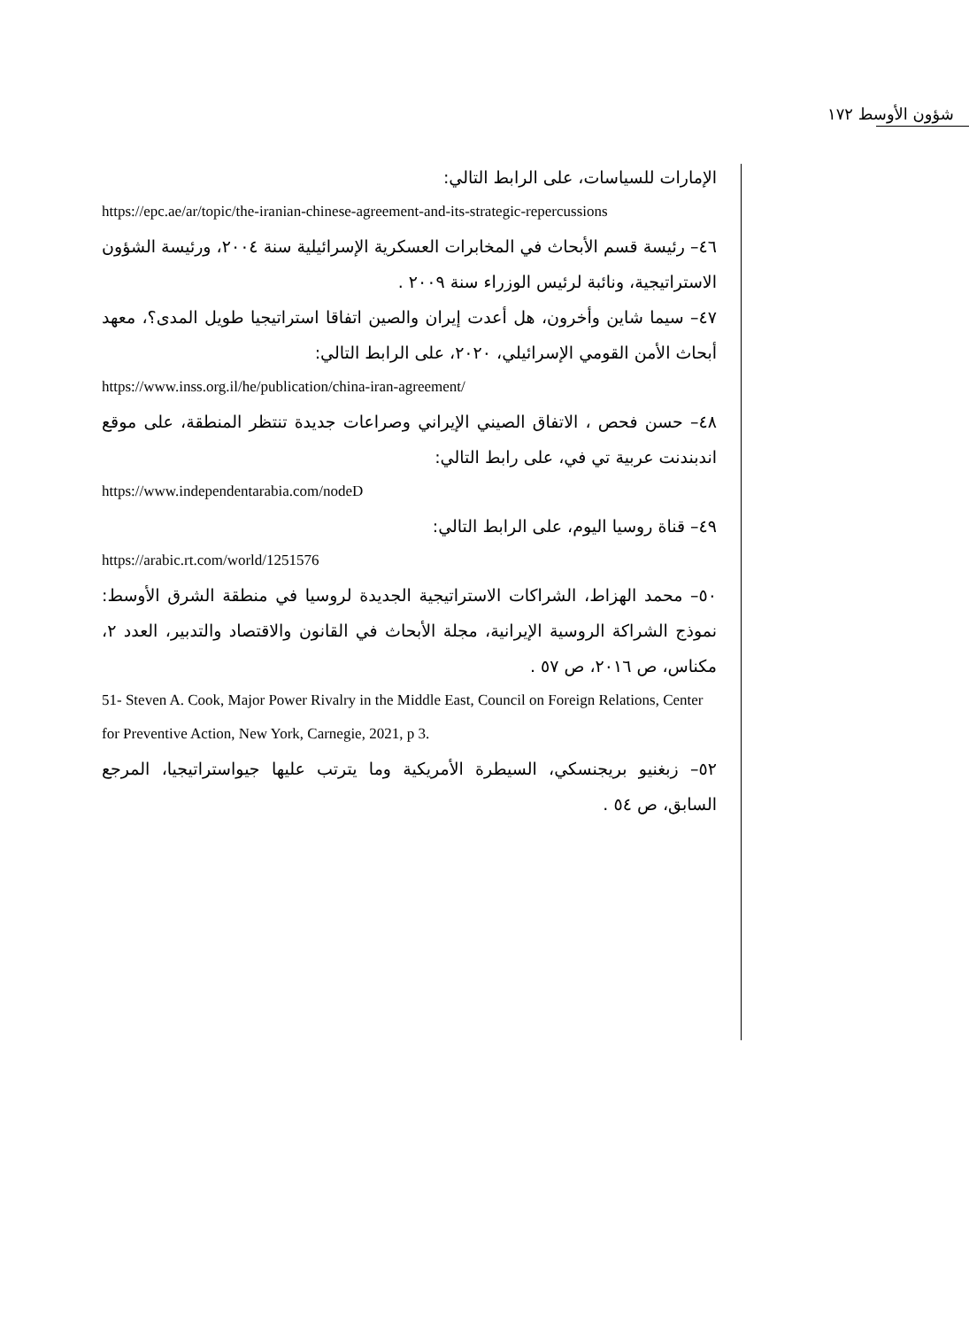شؤون الأوسط ١٧٢
الإمارات للسياسات، على الرابط التالي:
https://epc.ae/ar/topic/the-iranian-chinese-agreement-and-its-strategic-repercussions
٤٦– رئيسة قسم الأبحاث في المخابرات العسكرية الإسرائيلية سنة ٢٠٠٤، ورئيسة الشؤون الاستراتيجية، ونائبة لرئيس الوزراء سنة ٢٠٠٩ .
٤٧– سيما شاين وأخرون، هل أعدت إيران والصين اتفاقا استراتيجيا طويل المدى؟، معهد أبحاث الأمن القومي الإسرائيلي، ٢٠٢٠، على الرابط التالي:
https://www.inss.org.il/he/publication/china-iran-agreement/
٤٨– حسن فحص ، الاتفاق الصيني الإيراني وصراعات جديدة تنتظر المنطقة، على موقع اندبندنت عربية تي في، على رابط التالي:
https://www.independentarabia.com/nodeD
٤٩– قناة روسيا اليوم، على الرابط التالي:
https://arabic.rt.com/world/1251576
٥٠– محمد الهزاط، الشراكات الاستراتيجية الجديدة لروسيا في منطقة الشرق الأوسط: نموذج الشراكة الروسية الإيرانية، مجلة الأبحاث في القانون والاقتصاد والتدبير، العدد ٢، مكناس، ص ٢٠١٦، ص ٥٧ .
51- Steven A. Cook, Major Power Rivalry in the Middle East, Council on Foreign Relations, Center for Preventive Action, New York, Carnegie, 2021, p 3.
٥٢– زبغنيو بريجنسكي، السيطرة الأمريكية وما يترتب عليها جيواستراتيجيا، المرجع السابق، ص ٥٤ .